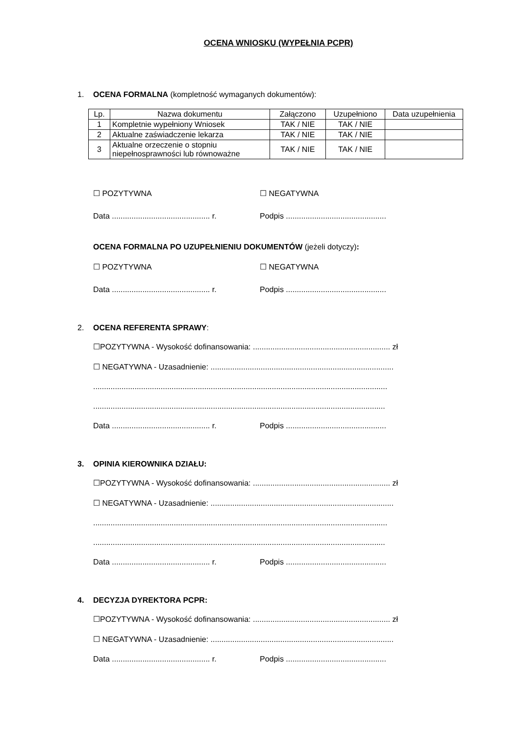OCENA WNIOSKU (WYPEŁNIA PCPR)
1. OCENA FORMALNA (kompletność wymaganych dokumentów):
| Lp. | Nazwa dokumentu | Załączono | Uzupełniono | Data uzupełnienia |
| --- | --- | --- | --- | --- |
| 1 | Kompletnie wypełniony Wniosek | TAK / NIE | TAK / NIE | |
| 2 | Aktualne zaświadczenie lekarza | TAK / NIE | TAK / NIE | |
| 3 | Aktualne orzeczenie o stopniu niepełnosprawności lub równoważne | TAK / NIE | TAK / NIE | |
☐ POZYTYWNA ☐ NEGATYWNA
Data ............................................. r. Podpis ..............................................
OCENA FORMALNA PO UZUPEŁNIENIU DOKUMENTÓW (jeżeli dotyczy):
☐ POZYTYWNA ☐ NEGATYWNA
Data ............................................. r. Podpis ..............................................
2. OCENA REFERENTA SPRAWY:
☐POZYTYWNA - Wysokość dofinansowania: ............................................................... zł
☐ NEGATYWNA - Uzasadnienie: ....................................................................................
.......................................................................................................................................
......................................................................................................................................
Data ............................................. r. Podpis ..............................................
3. OPINIA KIEROWNIKA DZIAŁU:
☐POZYTYWNA - Wysokość dofinansowania: ............................................................... zł
☐ NEGATYWNA - Uzasadnienie: ....................................................................................
.......................................................................................................................................
......................................................................................................................................
Data ............................................. r. Podpis ..............................................
4. DECYZJA DYREKTORA PCPR:
☐POZYTYWNA - Wysokość dofinansowania: ............................................................... zł
☐ NEGATYWNA - Uzasadnienie: ....................................................................................
Data ............................................. r. Podpis ..............................................